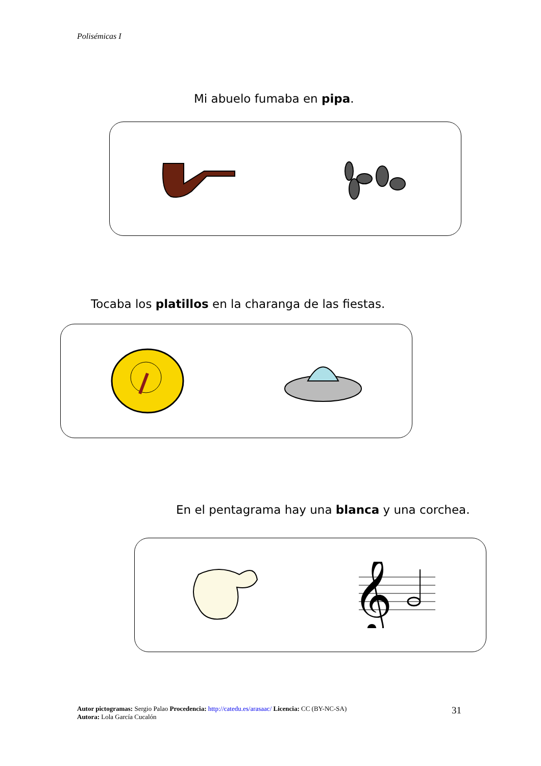Polisémicas I
Mi abuelo fumaba en pipa.
Tocaba los platillos en la charanga de las fiestas.
En el pentagrama hay una blanca y una corchea.
𝄞
Autor pictogramas: Sergio Palao Procedencia: http://catedu.es/arasaac/ Licencia: CC (BY-NC-SA)
Autora: Lola García Cucalón
31